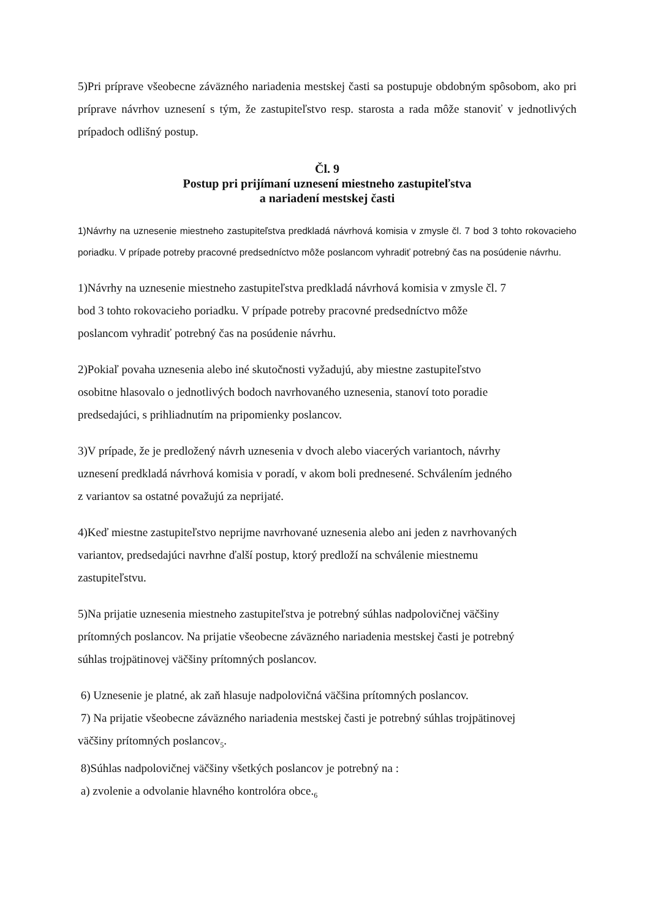5)Pri príprave všeobecne záväzného nariadenia mestskej časti sa postupuje obdobným spôsobom, ako pri príprave návrhov uznesení s tým, že zastupiteľstvo resp. starosta a rada môže stanoviť v jednotlivých prípadoch odlišný postup.
Čl. 9
Postup pri prijímaní uznesení miestneho zastupiteľstva
a nariadení mestskej časti
1)Návrhy na uznesenie miestneho zastupiteľstva predkladá návrhová komisia v zmysle čl. 7 bod 3 tohto rokovacieho poriadku. V prípade potreby pracovné predsedníctvo môže poslancom vyhradiť potrebný čas na posúdenie návrhu.
1)Návrhy na uznesenie miestneho zastupiteľstva predkladá návrhová komisia v zmysle čl. 7
bod 3 tohto rokovacieho poriadku. V prípade potreby pracovné predsedníctvo môže
poslancom vyhradiť potrebný čas na posúdenie návrhu.
2)Pokiaľ povaha uznesenia alebo iné skutočnosti vyžadujú, aby miestne zastupiteľstvo
osobitne hlasovalo o jednotlivých bodoch navrhovaného uznesenia, stanoví toto poradie
predsedajúci, s prihliadnutím na pripomienky poslancov.
3)V prípade, že je predložený návrh uznesenia v dvoch alebo viacerých variantoch, návrhy
uznesení predkladá návrhová komisia v poradí, v akom boli prednesené. Schválením jedného
z variantov sa ostatné považujú za neprijaté.
4)Keď miestne zastupiteľstvo neprijme navrhované uznesenia alebo ani jeden z navrhovaných
variantov, predsedajúci navrhne ďalší postup, ktorý predloží na schválenie miestnemu
zastupiteľstvu.
5)Na prijatie uznesenia miestneho zastupiteľstva je potrebný súhlas nadpolovičnej väčšiny
prítomných poslancov. Na prijatie všeobecne záväzného nariadenia mestskej časti je potrebný
súhlas trojpätinovej väčšiny prítomných poslancov.
6) Uznesenie je platné, ak zaň hlasuje nadpolovičná väčšina prítomných poslancov.
7) Na prijatie všeobecne záväzného nariadenia mestskej časti je potrebný súhlas trojpätinovej
väčšiny prítomných poslancov<sub>5</sub>.
8)Súhlas nadpolovičnej väčšiny všetkých poslancov je potrebný na :
a) zvolenie a odvolanie hlavného kontrolóra obce.<sub>6</sub>